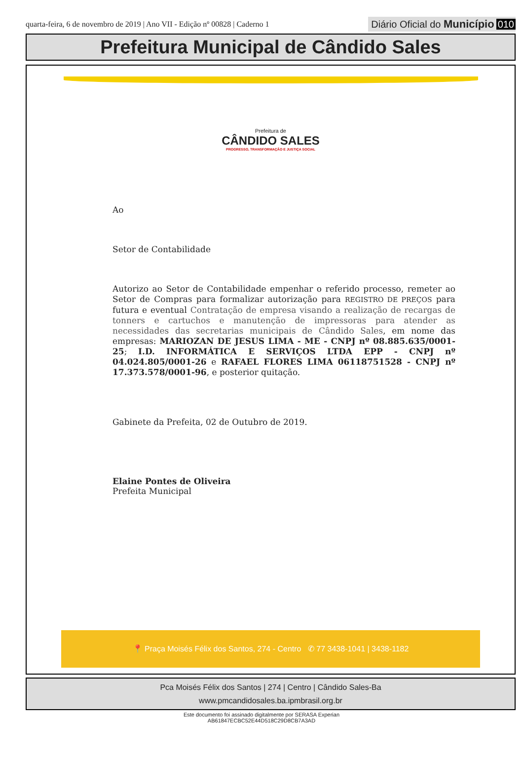quarta-feira, 6 de novembro de 2019 | Ano VII - Edição nº 00828 | Caderno 1
Diário Oficial do Município 010
Prefeitura Municipal de Cândido Sales
Prefeitura de
CÂNDIDO SALES
PROGRESSO, TRANSFORMAÇÃO E JUSTIÇA SOCIAL
Ao
Setor de Contabilidade
Autorizo ao Setor de Contabilidade empenhar o referido processo, remeter ao Setor de Compras para formalizar autorização para REGISTRO DE PREÇOS para futura e eventual Contratação de empresa visando a realização de recargas de tonners e cartuchos e manutenção de impressoras para atender as necessidades das secretarias municipais de Cândido Sales, em nome das empresas: MARIOZAN DE JESUS LIMA - ME - CNPJ nº 08.885.635/0001-25; I.D. INFORMÁTICA E SERVIÇOS LTDA EPP - CNPJ nº 04.024.805/0001-26 e RAFAEL FLORES LIMA 06118751528 - CNPJ nº 17.373.578/0001-96, e posterior quitação.
Gabinete da Prefeita, 02 de Outubro de 2019.
Elaine Pontes de Oliveira
Prefeita Municipal
📍 Praça Moisés Félix dos Santos, 274 - Centro ✆ 77 3438-1041 | 3438-1182
Pca Moisés Félix dos Santos | 274 | Centro | Cândido Sales-Ba
www.pmcandidosales.ba.ipmbrasil.org.br
Este documento foi assinado digitalmente por SERASA Experian
AB61847ECBC52E44D518C29D8CB7A3AD